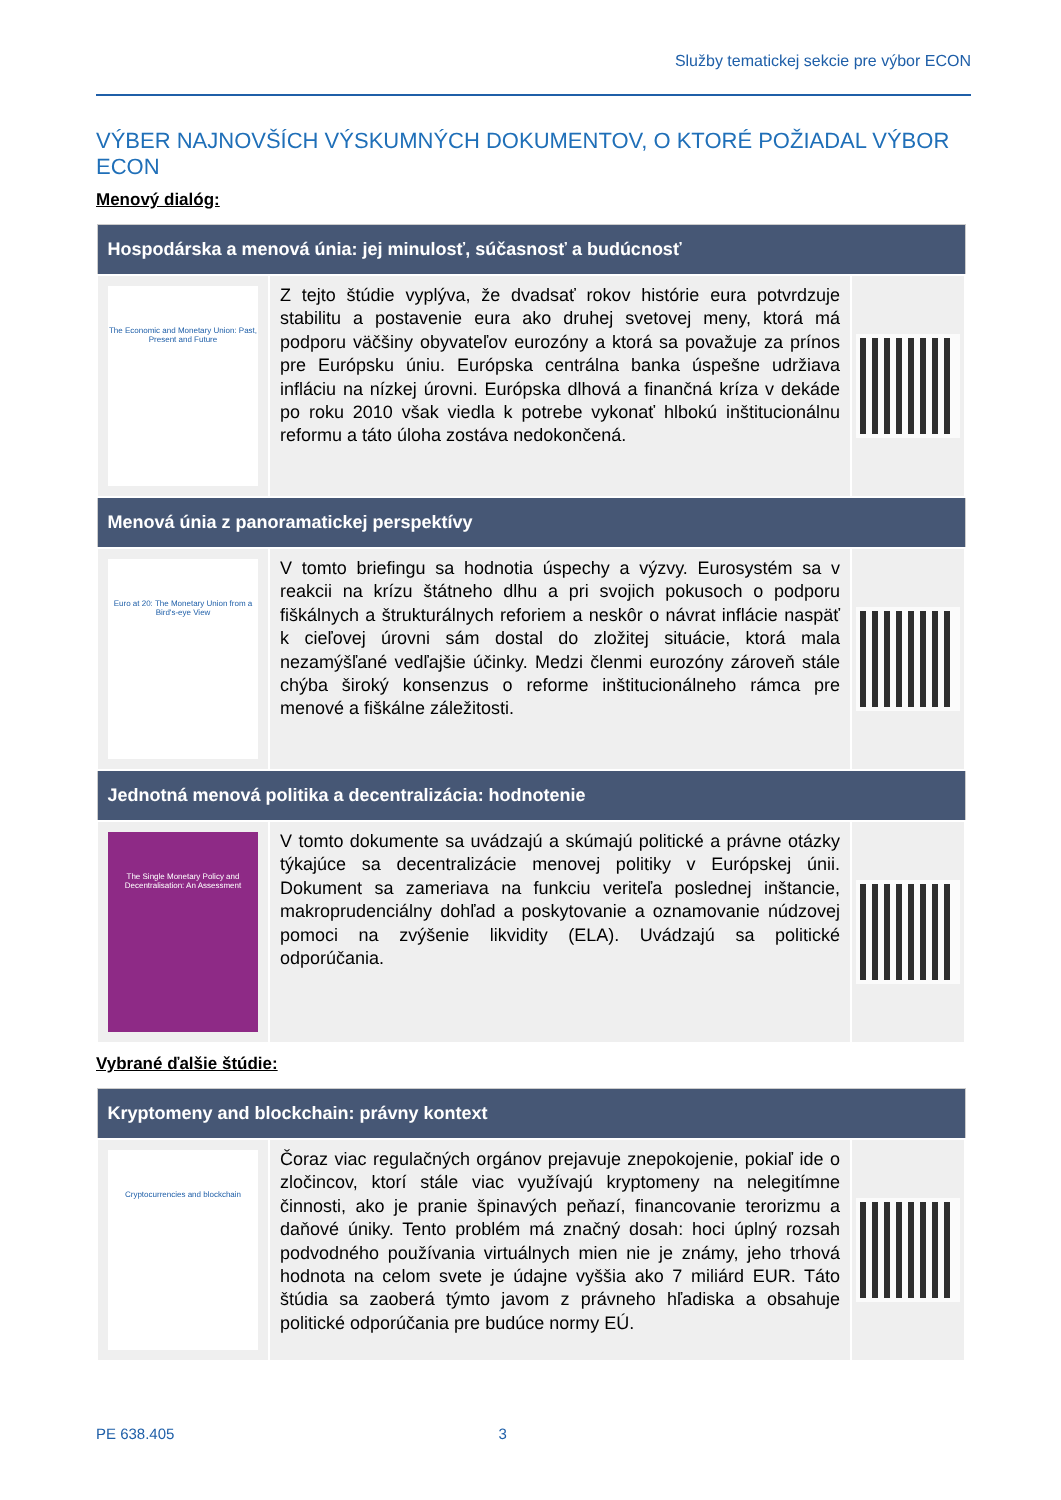Služby tematickej sekcie pre výbor ECON
VÝBER NAJNOVŠÍCH VÝSKUMNÝCH DOKUMENTOV, O KTORÉ POŽIADAL VÝBOR ECON
Menový dialóg:
| Hospodárska a menová únia: jej minulosť, súčasnosť a budúcnosť | | |
| --- | --- | --- |
| The Economic and Monetary Union: Past, Present and Future | Z tejto štúdie vyplýva, že dvadsať rokov histórie eura potvrdzuje stabilitu a postavenie eura ako druhej svetovej meny, ktorá má podporu väčšiny obyvateľov eurozóny a ktorá sa považuje za prínos pre Európsku úniu. Európska centrálna banka úspešne udržiava infláciu na nízkej úrovni. Európska dlhová a finančná kríza v dekáde po roku 2010 však viedla k potrebe vykonať hlbokú inštitucionálnu reformu a táto úloha zostáva nedokončená. | |
| Menová únia z panoramatickej perspektívy | | |
| Euro at 20: The Monetary Union from a Bird's-eye View | V tomto briefingu sa hodnotia úspechy a výzvy. Eurosystém sa v reakcii na krízu štátneho dlhu a pri svojich pokusoch o podporu fiškálnych a štrukturálnych reforiem a neskôr o návrat inflácie naspäť k cieľovej úrovni sám dostal do zložitej situácie, ktorá mala nezamýšľané vedľajšie účinky. Medzi členmi eurozóny zároveň stále chýba široký konsenzus o reforme inštitucionálneho rámca pre menové a fiškálne záležitosti. | |
| Jednotná menová politika a decentralizácia: hodnotenie | | |
| The Single Monetary Policy and Decentralisation: An Assessment | V tomto dokumente sa uvádzajú a skúmajú politické a právne otázky týkajúce sa decentralizácie menovej politiky v Európskej únii. Dokument sa zameriava na funkciu veriteľa poslednej inštancie, makroprudenciálny dohľad a poskytovanie a oznamovanie núdzovej pomoci na zvýšenie likvidity (ELA). Uvádzajú sa politické odporúčania. | |
Vybrané ďalšie štúdie:
| Kryptomeny and blockchain: právny kontext | | |
| --- | --- | --- |
| Cryptocurrencies and blockchain | Čoraz viac regulačných orgánov prejavuje znepokojenie, pokiaľ ide o zločincov, ktorí stále viac využívajú kryptomeny na nelegitímne činnosti, ako je pranie špinavých peňazí, financovanie terorizmu a daňové úniky. Tento problém má značný dosah: hoci úplný rozsah podvodného používania virtuálnych mien nie je známy, jeho trhová hodnota na celom svete je údajne vyššia ako 7 miliárd EUR. Táto štúdia sa zaoberá týmto javom z právneho hľadiska a obsahuje politické odporúčania pre budúce normy EÚ. | |
PE 638.405 3